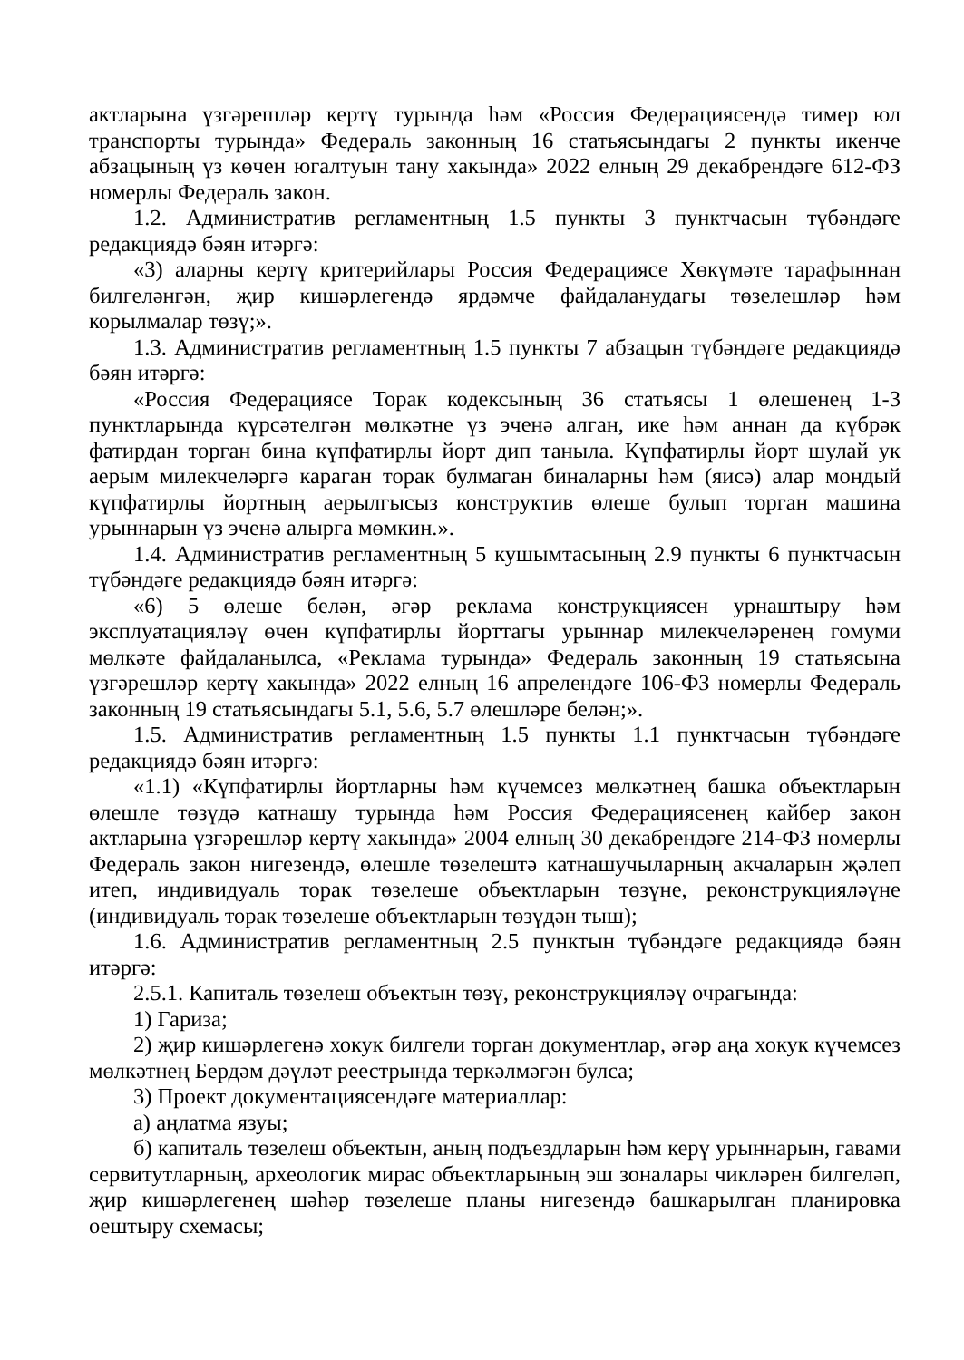актларына үзгәрешләр кертү турында һәм «Россия Федерациясендә тимер юл транспорты турында» Федераль законның 16 статьясындагы 2 пункты икенче абзацының үз көчен югалтуын тану хакында» 2022 елның 29 декабрендәге 612-ФЗ номерлы Федераль закон.
1.2. Административ регламентның 1.5 пункты 3 пунктчасын түбәндәге редакциядә бәян итәргә:
«3) аларны кертү критерийлары Россия Федерациясе Хөкүмәте тарафыннан билгеләнгән, җир кишәрлегендә ярдәмче файдаланудагы төзелешләр һәм корылмалар төзү;».
1.3. Административ регламентның 1.5 пункты 7 абзацын түбәндәге редакциядә бәян итәргә:
«Россия Федерациясе Торак кодексының 36 статьясы 1 өлешенең 1-3 пунктларында күрсәтелгән мөлкәтне үз эченә алган, ике һәм аннан да күбрәк фатирдан торган бина күпфатирлы йорт дип таныла. Күпфатирлы йорт шулай ук аерым милекчеләргә караган торак булмаган биналарны һәм (яисә) алар мондый күпфатирлы йортның аерылгысыз конструктив өлеше булып торган машина урыннарын үз эченә алырга мөмкин.».
1.4. Административ регламентның 5 кушымтасының 2.9 пункты 6 пунктчасын түбәндәге редакциядә бәян итәргә:
«6) 5 өлеше белән, әгәр реклама конструкциясен урнаштыру һәм эксплуатацияләү өчен күпфатирлы йорттагы урыннар милекчеләренең гомуми мөлкәте файдаланылса, «Реклама турында» Федераль законның 19 статьясына үзгәрешләр кертү хакында» 2022 елның 16 апрелендәге 106-ФЗ номерлы Федераль законның 19 статьясындагы 5.1, 5.6, 5.7 өлешләре белән;».
1.5. Административ регламентның 1.5 пункты 1.1 пунктчасын түбәндәге редакциядә бәян итәргә:
«1.1) «Күпфатирлы йортларны һәм күчемсез мөлкәтнең башка объектларын өлешле төзүдә катнашу турында һәм Россия Федерациясенең кайбер закон актларына үзгәрешләр кертү хакында» 2004 елның 30 декабрендәге 214-ФЗ номерлы Федераль закон нигезендә, өлешле төзелештә катнашучыларның акчаларын җәлеп итеп, индивидуаль торак төзелеше объектларын төзүне, реконструкцияләүне (индивидуаль торак төзелеше объектларын төзүдән тыш);
1.6. Административ регламентның 2.5 пунктын түбәндәге редакциядә бәян итәргә:
2.5.1. Капиталь төзелеш объектын төзү, реконструкцияләү очрагында:
1) Гариза;
2) җир кишәрлегенә хокук билгели торган документлар, әгәр аңа хокук күчемсез мөлкәтнең Бердәм дәүләт реестрында теркәлмәгән булса;
3) Проект документациясендәге материаллар:
а) аңлатма язуы;
б) капиталь төзелеш объектын, аның подъездларын һәм керү урыннарын, гавами сервитутларның, археологик мирас объектларының эш зоналары чикләрен билгеләп, җир кишәрлегенең шәһәр төзелеше планы нигезендә башкарылган планировка оештыру схемасы;